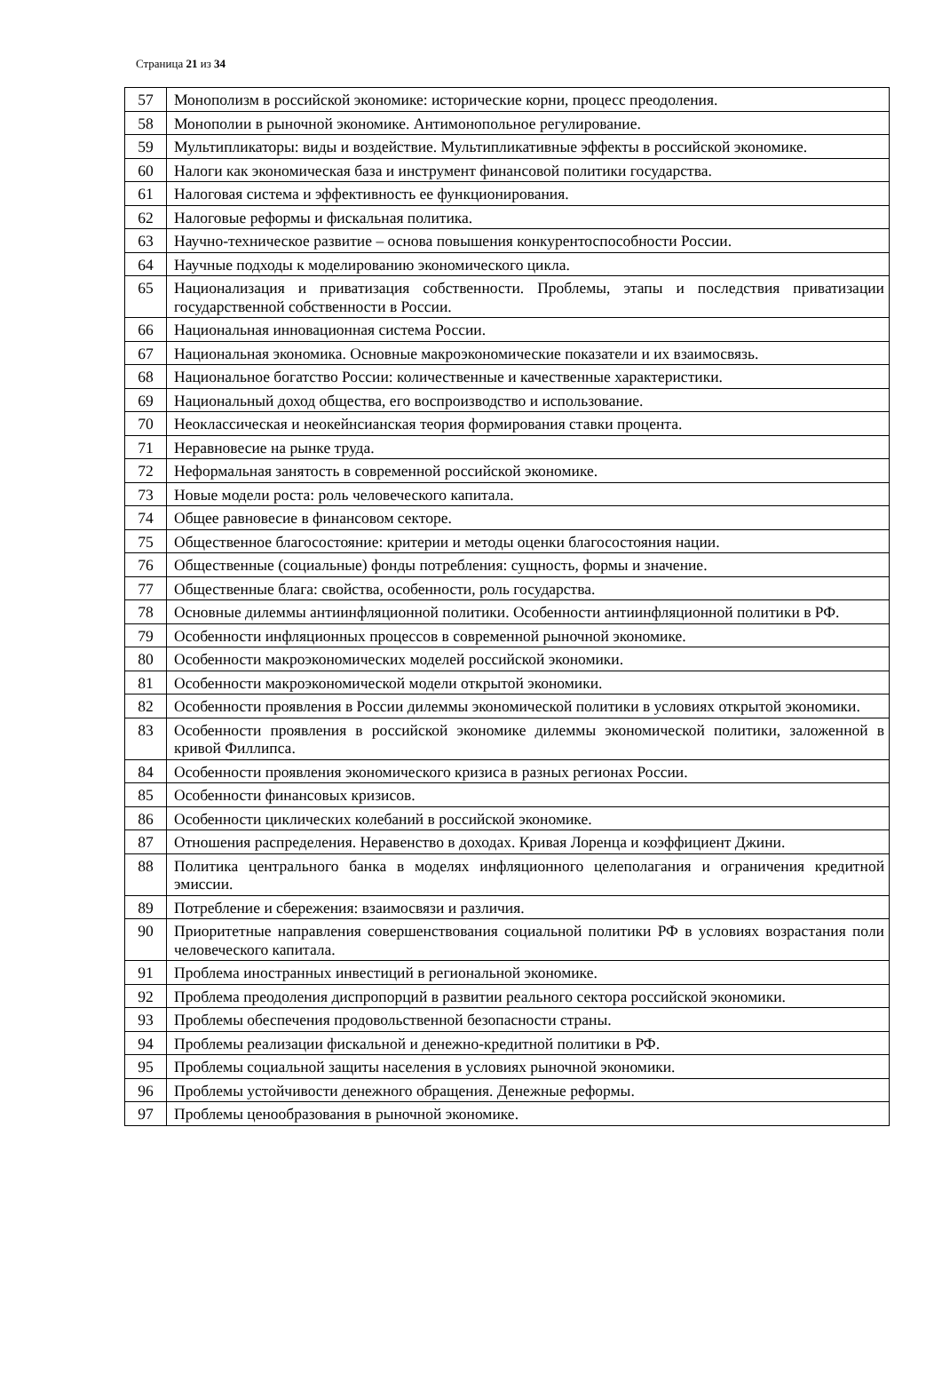Страница 21 из 34
| 57 | Монополизм в российской экономике: исторические корни, процесс преодоления. |
| 58 | Монополии в рыночной экономике. Антимонопольное регулирование. |
| 59 | Мультипликаторы: виды и воздействие. Мультипликативные эффекты в российской экономике. |
| 60 | Налоги как экономическая база и инструмент финансовой политики государства. |
| 61 | Налоговая система и эффективность ее функционирования. |
| 62 | Налоговые реформы и фискальная политика. |
| 63 | Научно-техническое развитие – основа повышения конкурентоспособности России. |
| 64 | Научные подходы к моделированию экономического цикла. |
| 65 | Национализация и приватизация собственности. Проблемы, этапы и последствия приватизации государственной собственности в России. |
| 66 | Национальная инновационная система России. |
| 67 | Национальная экономика. Основные макроэкономические показатели и их взаимосвязь. |
| 68 | Национальное богатство России: количественные и качественные характеристики. |
| 69 | Национальный доход общества, его воспроизводство и использование. |
| 70 | Неоклассическая и неокейнсианская теория формирования ставки процента. |
| 71 | Неравновесие на рынке труда. |
| 72 | Неформальная занятость в современной российской экономике. |
| 73 | Новые модели роста: роль человеческого капитала. |
| 74 | Общее равновесие в финансовом секторе. |
| 75 | Общественное благосостояние: критерии и методы оценки благосостояния нации. |
| 76 | Общественные (социальные) фонды потребления: сущность, формы и значение. |
| 77 | Общественные блага: свойства, особенности, роль государства. |
| 78 | Основные дилеммы антиинфляционной политики. Особенности антиинфляционной политики в РФ. |
| 79 | Особенности инфляционных процессов в современной рыночной экономике. |
| 80 | Особенности макроэкономических моделей российской экономики. |
| 81 | Особенности макроэкономической модели открытой экономики. |
| 82 | Особенности проявления в России дилеммы экономической политики в условиях открытой экономики. |
| 83 | Особенности проявления в российской экономике дилеммы экономической политики, заложенной в кривой Филлипса. |
| 84 | Особенности проявления экономического кризиса в разных регионах России. |
| 85 | Особенности финансовых кризисов. |
| 86 | Особенности циклических колебаний в российской экономике. |
| 87 | Отношения распределения. Неравенство в доходах. Кривая Лоренца и коэффициент Джини. |
| 88 | Политика центрального банка в моделях инфляционного целеполагания и ограничения кредитной эмиссии. |
| 89 | Потребление и сбережения: взаимосвязи и различия. |
| 90 | Приоритетные направления совершенствования социальной политики РФ в условиях возрастания поли человеческого капитала. |
| 91 | Проблема иностранных инвестиций в региональной экономике. |
| 92 | Проблема преодоления диспропорций в развитии реального сектора российской экономики. |
| 93 | Проблемы обеспечения продовольственной безопасности страны. |
| 94 | Проблемы реализации фискальной и денежно-кредитной политики в РФ. |
| 95 | Проблемы социальной защиты населения в условиях рыночной экономики. |
| 96 | Проблемы устойчивости денежного обращения. Денежные реформы. |
| 97 | Проблемы ценообразования в рыночной экономике. |